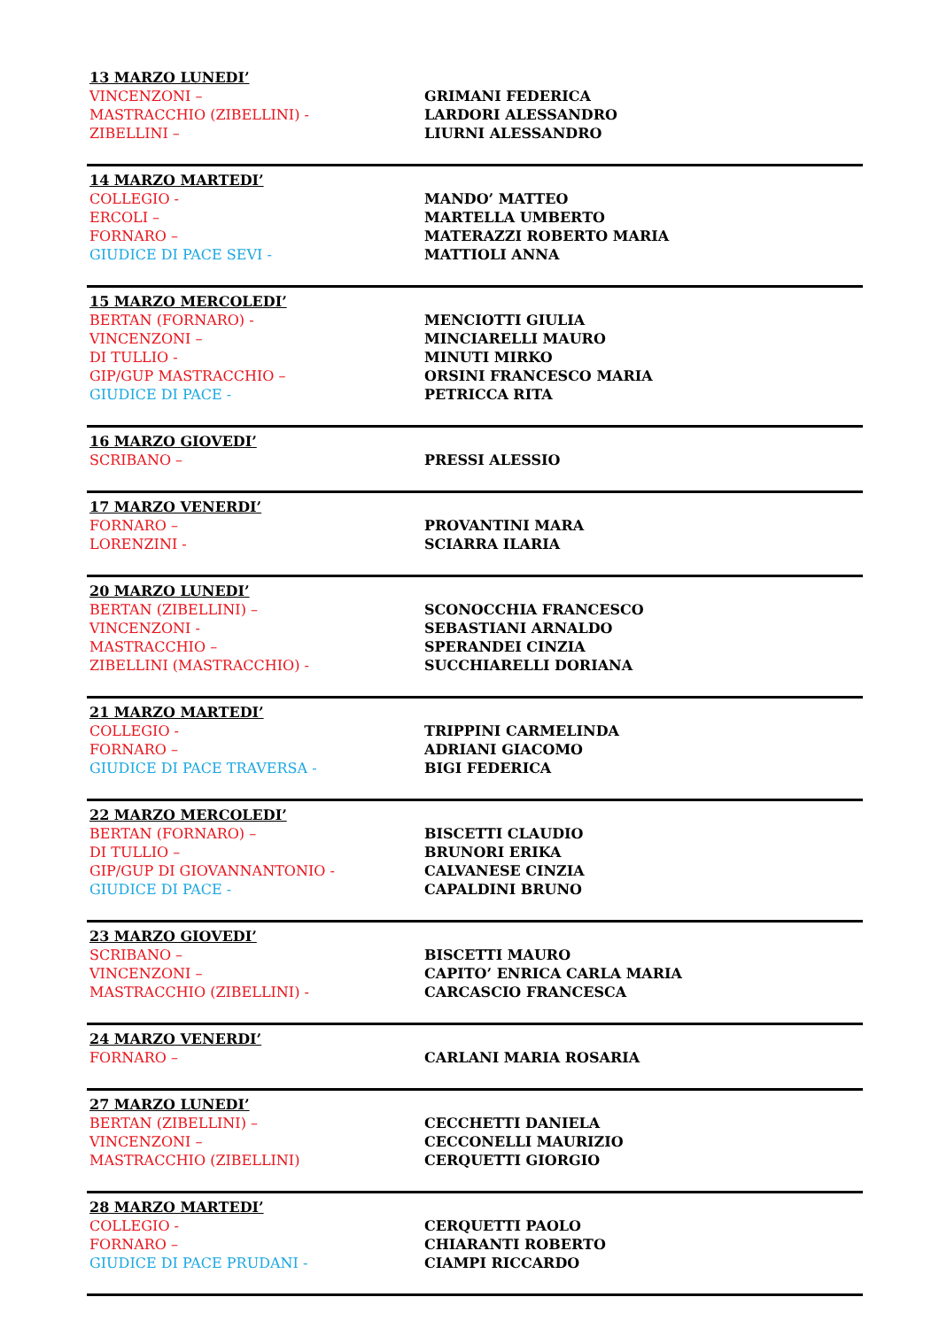13 MARZO LUNEDI’
| VINCENZONI – | GRIMANI FEDERICA |
| MASTRACCHIO (ZIBELLINI) - | LARDORI ALESSANDRO |
| ZIBELLINI – | LIURNI ALESSANDRO |
14 MARZO MARTEDI’
| COLLEGIO - | MANDO’ MATTEO |
| ERCOLI – | MARTELLA UMBERTO |
| FORNARO – | MATERAZZI ROBERTO MARIA |
| GIUDICE DI PACE SEVI - | MATTIOLI ANNA |
15 MARZO MERCOLEDI’
| BERTAN (FORNARO) - | MENCIOTTI GIULIA |
| VINCENZONI – | MINCIARELLI MAURO |
| DI TULLIO - | MINUTI MIRKO |
| GIP/GUP MASTRACCHIO – | ORSINI FRANCESCO MARIA |
| GIUDICE DI PACE - | PETRICCA RITA |
16 MARZO GIOVEDI’
| SCRIBANO – | PRESSI ALESSIO |
17 MARZO VENERDI’
| FORNARO – | PROVANTINI MARA |
| LORENZINI - | SCIARRA ILARIA |
20 MARZO LUNEDI’
| BERTAN (ZIBELLINI) – | SCONOCCHIA FRANCESCO |
| VINCENZONI - | SEBASTIANI ARNALDO |
| MASTRACCHIO – | SPERANDEI CINZIA |
| ZIBELLINI (MASTRACCHIO) - | SUCCHIARELLI DORIANA |
21 MARZO MARTEDI’
| COLLEGIO - | TRIPPINI CARMELINDA |
| FORNARO – | ADRIANI GIACOMO |
| GIUDICE DI PACE TRAVERSA - | BIGI FEDERICA |
22 MARZO MERCOLEDI’
| BERTAN (FORNARO) – | BISCETTI CLAUDIO |
| DI TULLIO – | BRUNORI ERIKA |
| GIP/GUP DI GIOVANNANTONIO - | CALVANESE CINZIA |
| GIUDICE DI PACE - | CAPALDINI BRUNO |
23 MARZO GIOVEDI’
| SCRIBANO – | BISCETTI MAURO |
| VINCENZONI – | CAPITO’ ENRICA CARLA MARIA |
| MASTRACCHIO (ZIBELLINI) - | CARCASCIO FRANCESCA |
24 MARZO VENERDI’
| FORNARO – | CARLANI MARIA ROSARIA |
27 MARZO LUNEDI’
| BERTAN (ZIBELLINI) – | CECCHETTI DANIELA |
| VINCENZONI – | CECCONELLI MAURIZIO |
| MASTRACCHIO (ZIBELLINI) | CERQUETTI GIORGIO |
28 MARZO MARTEDI’
| COLLEGIO - | CERQUETTI PAOLO |
| FORNARO – | CHIARANTI ROBERTO |
| GIUDICE DI PACE PRUDANI - | CIAMPI RICCARDO |